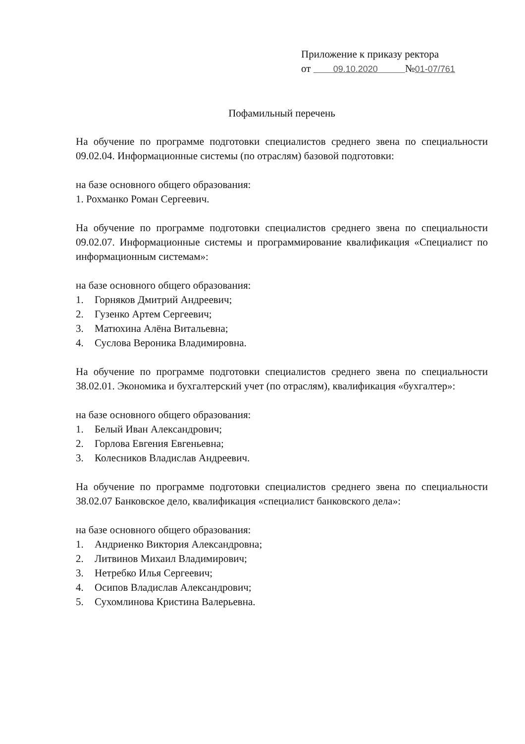Приложение к приказу ректора
от 09.10.2020 №01-07/761
Пофамильный перечень
На обучение по программе подготовки специалистов среднего звена по специальности 09.02.04. Информационные системы (по отраслям) базовой подготовки:
на базе основного общего образования:
1. Рохманко Роман Сергеевич.
На обучение по программе подготовки специалистов среднего звена по специальности 09.02.07. Информационные системы и программирование квалификация «Специалист по информационным системам»:
на базе основного общего образования:
1. Горняков Дмитрий Андреевич;
2. Гузенко Артем Сергеевич;
3. Матюхина Алёна Витальевна;
4. Суслова Вероника Владимировна.
На обучение по программе подготовки специалистов среднего звена по специальности 38.02.01. Экономика и бухгалтерский учет (по отраслям), квалификация «бухгалтер»:
на базе основного общего образования:
1. Белый Иван Александрович;
2. Горлова Евгения Евгеньевна;
3. Колесников Владислав Андреевич.
На обучение по программе подготовки специалистов среднего звена по специальности 38.02.07 Банковское дело, квалификация «специалист банковского дела»:
на базе основного общего образования:
1. Андриенко Виктория Александровна;
2. Литвинов Михаил Владимирович;
3. Нетребко Илья Сергеевич;
4. Осипов Владислав Александрович;
5. Сухомлинова Кристина Валерьевна.